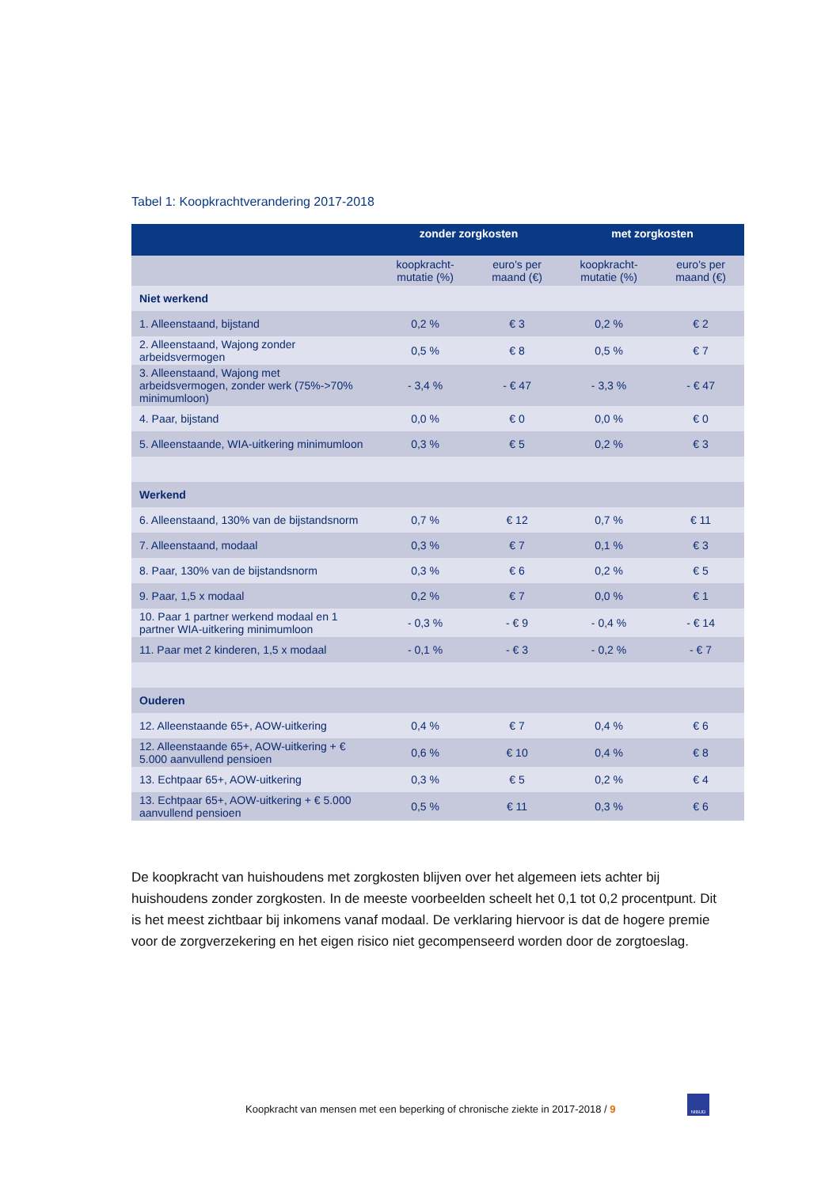Tabel 1: Koopkrachtverandering 2017-2018
| | zonder zorgkosten | | met zorgkosten | |
| --- | --- | --- | --- | --- |
| | koopkracht- mutatie (%) | euro's per maand (€) | koopkracht- mutatie (%) | euro's per maand (€) |
| Niet werkend | | | | |
| 1. Alleenstaand, bijstand | 0,2 % | € 3 | 0,2 % | € 2 |
| 2. Alleenstaand, Wajong zonder arbeidsvermogen | 0,5 % | € 8 | 0,5 % | € 7 |
| 3. Alleenstaand, Wajong met arbeidsvermogen, zonder werk (75%->70% minimumloon) | - 3,4 % | - € 47 | - 3,3 % | - € 47 |
| 4. Paar, bijstand | 0,0 % | € 0 | 0,0 % | € 0 |
| 5. Alleenstaande, WIA-uitkering minimumloon | 0,3 % | € 5 | 0,2 % | € 3 |
| Werkend | | | | |
| 6. Alleenstaand, 130% van de bijstandsnorm | 0,7 % | € 12 | 0,7 % | € 11 |
| 7. Alleenstaand, modaal | 0,3 % | € 7 | 0,1 % | € 3 |
| 8. Paar, 130% van de bijstandsnorm | 0,3 % | € 6 | 0,2 % | € 5 |
| 9. Paar, 1,5 x modaal | 0,2 % | € 7 | 0,0 % | € 1 |
| 10. Paar 1 partner werkend modaal en 1 partner WIA-uitkering minimumloon | - 0,3 % | - € 9 | - 0,4 % | - € 14 |
| 11. Paar met 2 kinderen, 1,5 x modaal | - 0,1 % | - € 3 | - 0,2 % | - € 7 |
| Ouderen | | | | |
| 12. Alleenstaande 65+, AOW-uitkering | 0,4 % | € 7 | 0,4 % | € 6 |
| 12. Alleenstaande 65+, AOW-uitkering + € 5.000 aanvullend pensioen | 0,6 % | € 10 | 0,4 % | € 8 |
| 13. Echtpaar 65+, AOW-uitkering | 0,3 % | € 5 | 0,2 % | € 4 |
| 13. Echtpaar 65+, AOW-uitkering + € 5.000 aanvullend pensioen | 0,5 % | € 11 | 0,3 % | € 6 |
De koopkracht van huishoudens met zorgkosten blijven over het algemeen iets achter bij huishoudens zonder zorgkosten. In de meeste voorbeelden scheelt het 0,1 tot 0,2 procentpunt. Dit is het meest zichtbaar bij inkomens vanaf modaal. De verklaring hiervoor is dat de hogere premie voor de zorgverzekering en het eigen risico niet gecompenseerd worden door de zorgtoeslag.
Koopkracht van mensen met een beperking of chronische ziekte in 2017-2018 / 9
NIBUD